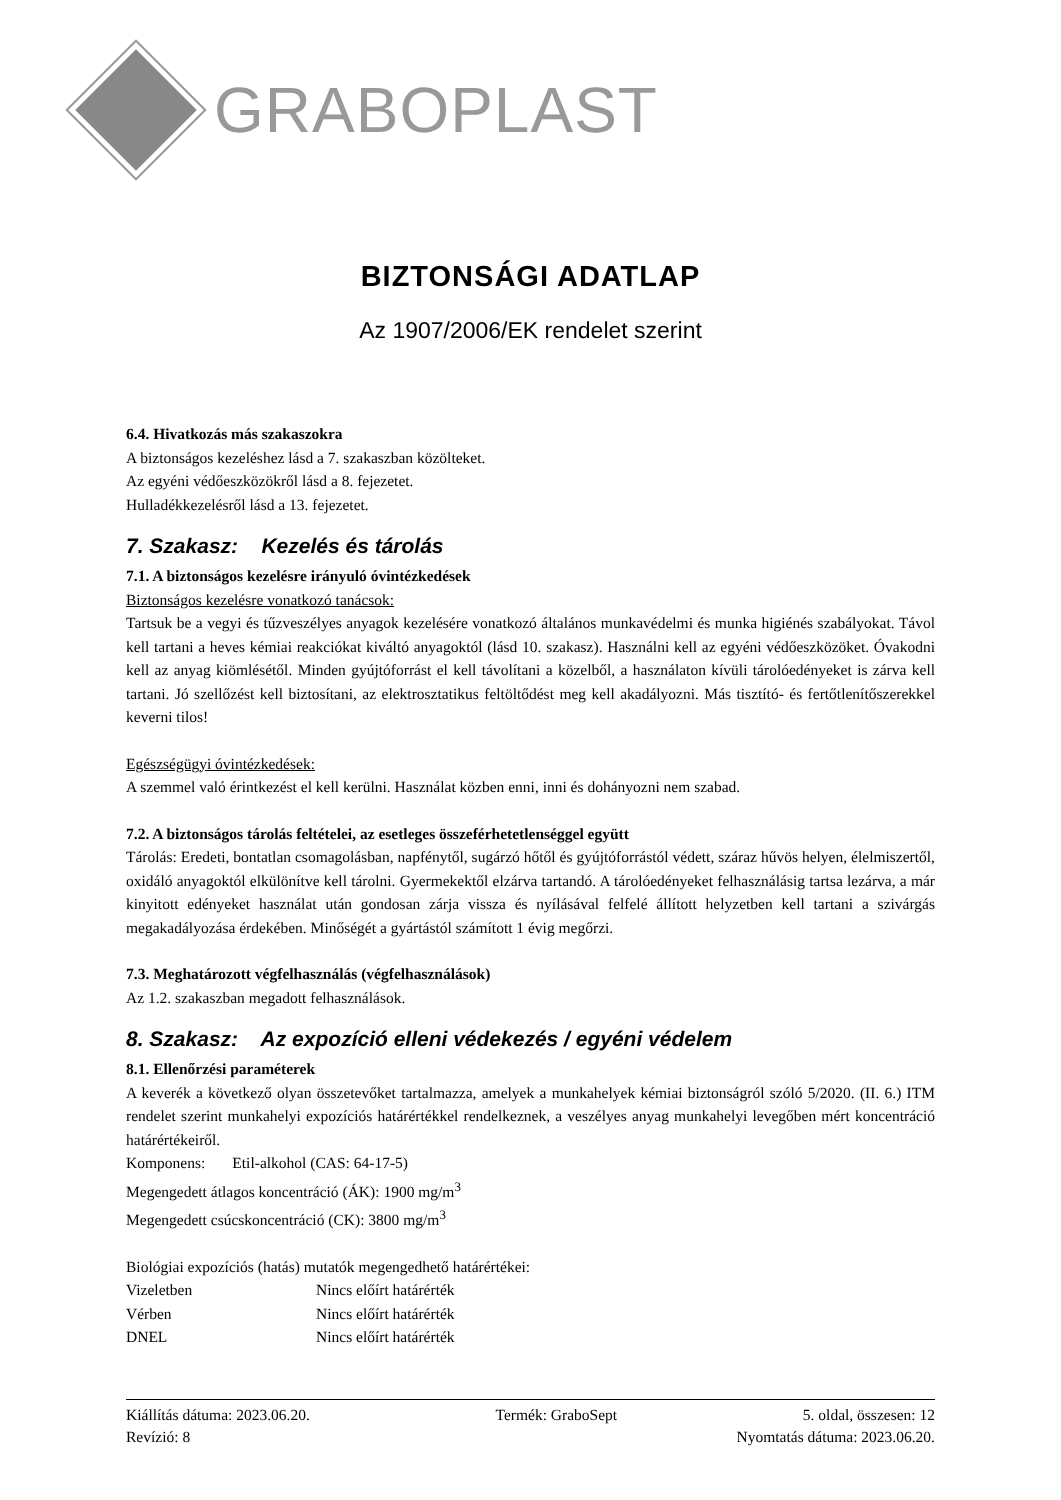GRABOPLAST
BIZTONSÁGI ADATLAP
Az 1907/2006/EK rendelet szerint
6.4. Hivatkozás más szakaszokra
A biztonságos kezeléshez lásd a 7. szakaszban közölteket.
Az egyéni védőeszközökről lásd a 8. fejezetet.
Hulladékkezelésről lásd a 13. fejezetet.
7. Szakasz: Kezelés és tárolás
7.1. A biztonságos kezelésre irányuló óvintézkedések
Biztonságos kezelésre vonatkozó tanácsok:
Tartsuk be a vegyi és tűzveszélyes anyagok kezelésére vonatkozó általános munkavédelmi és munka higiénés szabályokat. Távol kell tartani a heves kémiai reakciókat kiváltó anyagoktól (lásd 10. szakasz). Használni kell az egyéni védőeszközöket. Óvakodni kell az anyag kiömlésétől. Minden gyújtóforrást el kell távolítani a közelből, a használaton kívüli tárolóedényeket is zárva kell tartani. Jó szellőzést kell biztosítani, az elektrosztatikus feltöltődést meg kell akadályozni. Más tisztító- és fertőtlenítőszerekkel keverni tilos!
Egészségügyi óvintézkedések:
A szemmel való érintkezést el kell kerülni. Használat közben enni, inni és dohányozni nem szabad.
7.2. A biztonságos tárolás feltételei, az esetleges összeférhetetlenséggel együtt
Tárolás: Eredeti, bontatlan csomagolásban, napfénytől, sugárzó hőtől és gyújtóforrástól védett, száraz hűvös helyen, élelmiszertől, oxidáló anyagoktól elkülönítve kell tárolni. Gyermekektől elzárva tartandó. A tárolóedényeket felhasználásig tartsa lezárva, a már kinyitott edényeket használat után gondosan zárja vissza és nyílásával felfelé állított helyzetben kell tartani a szivárgás megakadályozása érdekében. Minőségét a gyártástól számított 1 évig megőrzi.
7.3. Meghatározott végfelhasználás (végfelhasználások)
Az 1.2. szakaszban megadott felhasználások.
8. Szakasz: Az expozíció elleni védekezés / egyéni védelem
8.1. Ellenőrzési paraméterek
A keverék a következő olyan összetevőket tartalmazza, amelyek a munkahelyek kémiai biztonságról szóló 5/2020. (II. 6.) ITM rendelet szerint munkahelyi expozíciós határértékkel rendelkeznek, a veszélyes anyag munkahelyi levegőben mért koncentráció határértékeiről.
Komponens: Etil-alkohol (CAS: 64-17-5)
Megengedett átlagos koncentráció (ÁK): 1900 mg/m<sup>3</sup>
Megengedett csúcskoncentráció (CK): 3800 mg/m<sup>3</sup>
Biológiai expozíciós (hatás) mutatók megengedhető határértékei:
Vizeletben Nincs előírt határérték
Vérben Nincs előírt határérték
DNEL Nincs előírt határérték
Kiállítás dátuma: 2023.06.20. Termék: GraboSept 5. oldal, összesen: 12
Revízió: 8 Nyomtatás dátuma: 2023.06.20.